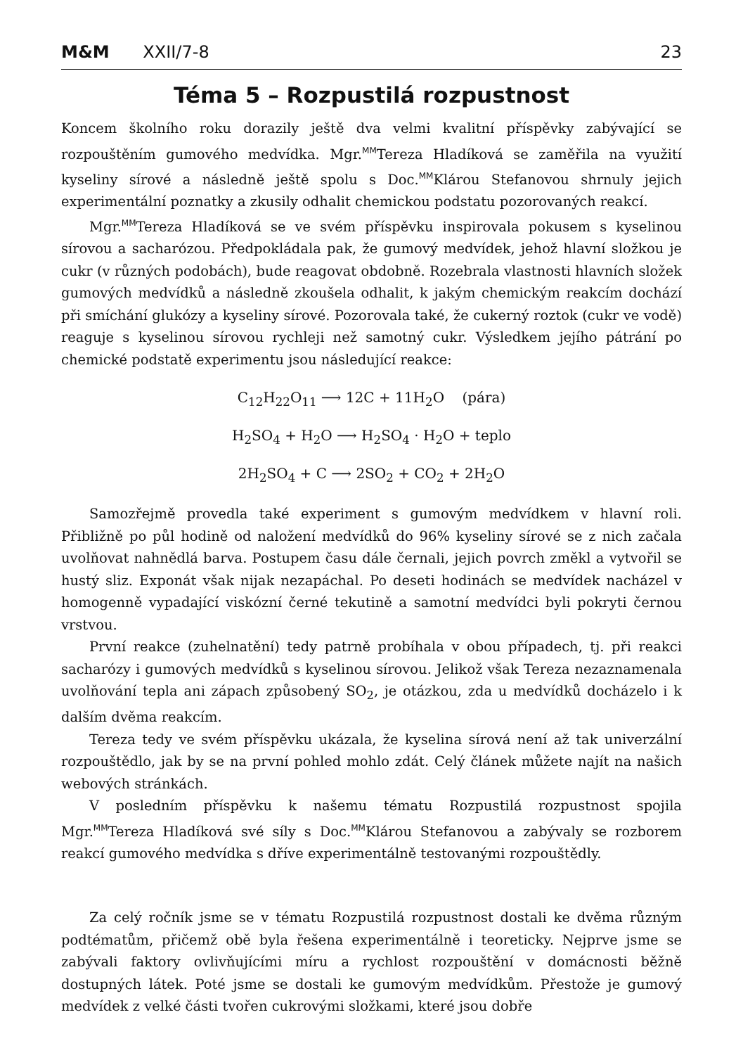M&M XXII/7-8
23
Téma 5 – Rozpustilá rozpustnost
Koncem školního roku dorazily ještě dva velmi kvalitní příspěvky zabývající se rozpouštěním gumového medvídka. Mgr.<sup>MM</sup>Tereza Hladíková se zaměřila na využití kyseliny sírové a následně ještě spolu s Doc.<sup>MM</sup>Klárou Stefanovou shrnuly jejich experimentální poznatky a zkusily odhalit chemickou podstatu pozorovaných reakcí.
Mgr.<sup>MM</sup>Tereza Hladíková se ve svém příspěvku inspirovala pokusem s kyselinou sírovou a sacharózou. Předpokládala pak, že gumový medvídek, jehož hlavní složkou je cukr (v různých podobách), bude reagovat obdobně. Rozebrala vlastnosti hlavních složek gumových medvídků a následně zkoušela odhalit, k jakým chemickým reakcím dochází při smíchání glukózy a kyseliny sírové. Pozorovala také, že cukerný roztok (cukr ve vodě) reaguje s kyselinou sírovou rychleji než samotný cukr. Výsledkem jejího pátrání po chemické podstatě experimentu jsou následující reakce:
C<sub>12</sub>H<sub>22</sub>O<sub>11</sub> ⟶ 12C + 11H<sub>2</sub>O (pára)
H<sub>2</sub>SO<sub>4</sub> + H<sub>2</sub>O ⟶ H<sub>2</sub>SO<sub>4</sub> · H<sub>2</sub>O + teplo
2H<sub>2</sub>SO<sub>4</sub> + C ⟶ 2SO<sub>2</sub> + CO<sub>2</sub> + 2H<sub>2</sub>O
Samozřejmě provedla také experiment s gumovým medvídkem v hlavní roli. Přibližně po půl hodině od naložení medvídků do 96% kyseliny sírové se z nich začala uvolňovat nahnědlá barva. Postupem času dále černali, jejich povrch změkl a vytvořil se hustý sliz. Exponát však nijak nezapáchal. Po deseti hodinách se medvídek nacházel v homogenně vypadající viskózní černé tekutině a samotní medvídci byli pokryti černou vrstvou.
První reakce (zuhelnatění) tedy patrně probíhala v obou případech, tj. při reakci sacharózy i gumových medvídků s kyselinou sírovou. Jelikož však Tereza nezaznamenala uvolňování tepla ani zápach způsobený SO<sub>2</sub>, je otázkou, zda u medvídků docházelo i k dalším dvěma reakcím.
Tereza tedy ve svém příspěvku ukázala, že kyselina sírová není až tak univerzální rozpouštědlo, jak by se na první pohled mohlo zdát. Celý článek můžete najít na našich webových stránkách.
V posledním příspěvku k našemu tématu Rozpustilá rozpustnost spojila Mgr.<sup>MM</sup>Tereza Hladíková své síly s Doc.<sup>MM</sup>Klárou Stefanovou a zabývaly se rozborem reakcí gumového medvídka s dříve experimentálně testovanými rozpouštědly.
Za celý ročník jsme se v tématu Rozpustilá rozpustnost dostali ke dvěma různým podtématům, přičemž obě byla řešena experimentálně i teoreticky. Nejprve jsme se zabývali faktory ovlivňujícími míru a rychlost rozpouštění v domácnosti běžně dostupných látek. Poté jsme se dostali ke gumovým medvídkům. Přestože je gumový medvídek z velké části tvořen cukrovými složkami, které jsou dobře